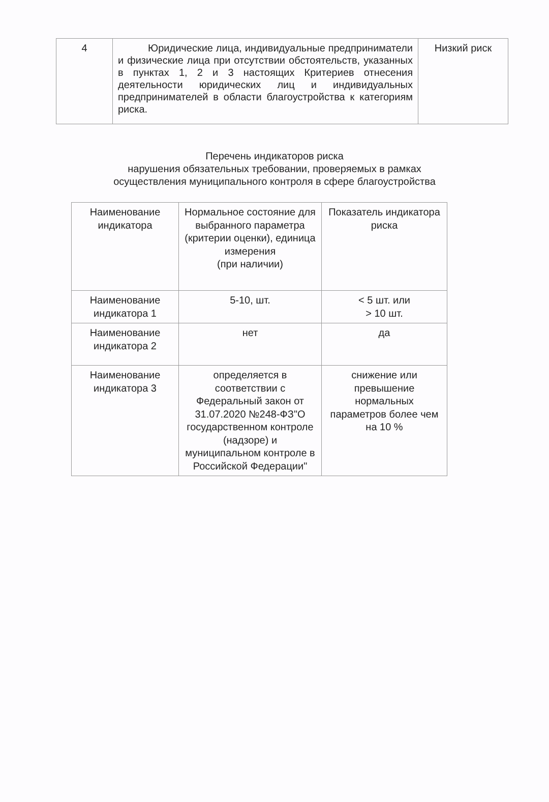| 4 | Юридические лица, индивидуальные предприниматели и физические лица при отсутствии обстоятельств, указанных в пунктах 1, 2 и 3 настоящих Критериев отнесения деятельности юридических лиц и индивидуальных предпринимателей в области благоустройства к категориям риска. | Низкий риск |
Перечень индикаторов риска
нарушения обязательных требовании, проверяемых в рамках
осуществления муниципального контроля в сфере благоустройства
| Наименование индикатора | Нормальное состояние для выбранного параметра (критерии оценки), единица измерения (при наличии) | Показатель индикатора риска |
| Наименование индикатора 1 | 5-10, шт. | < 5 шт. или > 10 шт. |
| Наименование индикатора 2 | нет | да |
| Наименование индикатора 3 | определяется в соответствии с Федеральный закон от 31.07.2020 №248-ФЗ"О государственном контроле (надзоре) и муниципальном контроле в Российской Федерации" | снижение или превышение нормальных параметров более чем на 10 % |